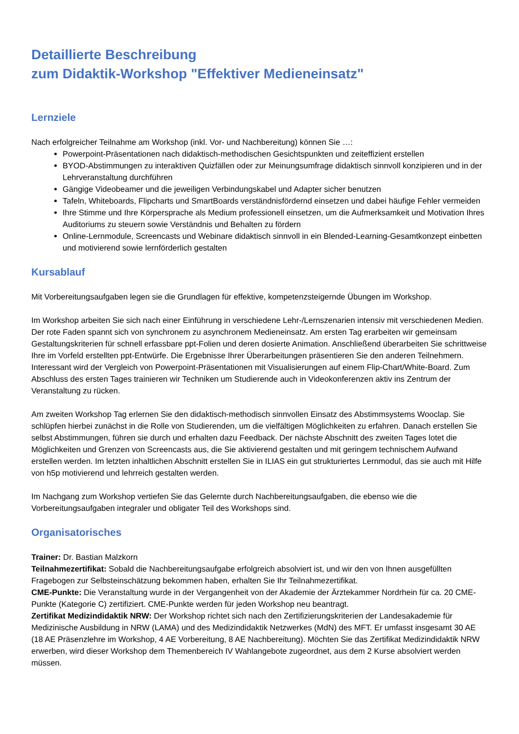Detaillierte Beschreibung
zum Didaktik-Workshop "Effektiver Medieneinsatz"
Lernziele
Nach erfolgreicher Teilnahme am Workshop (inkl. Vor- und Nachbereitung) können Sie …:
Powerpoint-Präsentationen nach didaktisch-methodischen Gesichtspunkten und zeiteffizient erstellen
BYOD-Abstimmungen zu interaktiven Quizfällen oder zur Meinungsumfrage didaktisch sinnvoll konzipieren und in der Lehrveranstaltung durchführen
Gängige Videobeamer und die jeweiligen Verbindungskabel und Adapter sicher benutzen
Tafeln, Whiteboards, Flipcharts und SmartBoards verständnisfördernd einsetzen und dabei häufige Fehler vermeiden
Ihre Stimme und Ihre Körpersprache als Medium professionell einsetzen, um die Aufmerksamkeit und Motivation Ihres Auditoriums zu steuern sowie Verständnis und Behalten zu fördern
Online-Lernmodule, Screencasts und Webinare didaktisch sinnvoll in ein Blended-Learning-Gesamtkonzept einbetten und motivierend sowie lernförderlich gestalten
Kursablauf
Mit Vorbereitungsaufgaben legen sie die Grundlagen für effektive, kompetenzsteigernde Übungen im Workshop.
Im Workshop arbeiten Sie sich nach einer Einführung in verschiedene Lehr-/Lernszenarien intensiv mit verschiedenen Medien. Der rote Faden spannt sich von synchronem zu asynchronem Medieneinsatz. Am ersten Tag erarbeiten wir gemeinsam Gestaltungskriterien für schnell erfassbare ppt-Folien und deren dosierte Animation. Anschließend überarbeiten Sie schrittweise Ihre im Vorfeld erstellten ppt-Entwürfe. Die Ergebnisse Ihrer Überarbeitungen präsentieren Sie den anderen Teilnehmern. Interessant wird der Vergleich von Powerpoint-Präsentationen mit Visualisierungen auf einem Flip-Chart/White-Board. Zum Abschluss des ersten Tages trainieren wir Techniken um Studierende auch in Videokonferenzen aktiv ins Zentrum der Veranstaltung zu rücken.
Am zweiten Workshop Tag erlernen Sie den didaktisch-methodisch sinnvollen Einsatz des Abstimmsystems Wooclap. Sie schlüpfen hierbei zunächst in die Rolle von Studierenden, um die vielfältigen Möglichkeiten zu erfahren. Danach erstellen Sie selbst Abstimmungen, führen sie durch und erhalten dazu Feedback. Der nächste Abschnitt des zweiten Tages lotet die Möglichkeiten und Grenzen von Screencasts aus, die Sie aktivierend gestalten und mit geringem technischem Aufwand erstellen werden. Im letzten inhaltlichen Abschnitt erstellen Sie in ILIAS ein gut strukturiertes Lernmodul, das sie auch mit Hilfe von h5p motivierend und lehrreich gestalten werden.
Im Nachgang zum Workshop vertiefen Sie das Gelernte durch Nachbereitungsaufgaben, die ebenso wie die Vorbereitungsaufgaben integraler und obligater Teil des Workshops sind.
Organisatorisches
Trainer: Dr. Bastian Malzkorn
Teilnahmezertifikat: Sobald die Nachbereitungsaufgabe erfolgreich absolviert ist, und wir den von Ihnen ausgefüllten Fragebogen zur Selbsteinschätzung bekommen haben, erhalten Sie Ihr Teilnahmezertifikat.
CME-Punkte: Die Veranstaltung wurde in der Vergangenheit von der Akademie der Ärztekammer Nordrhein für ca. 20 CME-Punkte (Kategorie C) zertifiziert. CME-Punkte werden für jeden Workshop neu beantragt.
Zertifikat Medizindidaktik NRW: Der Workshop richtet sich nach den Zertifizierungskriterien der Landesakademie für Medizinische Ausbildung in NRW (LAMA) und des Medizindidaktik Netzwerkes (MdN) des MFT. Er umfasst insgesamt 30 AE (18 AE Präsenzlehre im Workshop, 4 AE Vorbereitung, 8 AE Nachbereitung). Möchten Sie das Zertifikat Medizindidaktik NRW erwerben, wird dieser Workshop dem Themenbereich IV Wahlangebote zugeordnet, aus dem 2 Kurse absolviert werden müssen.